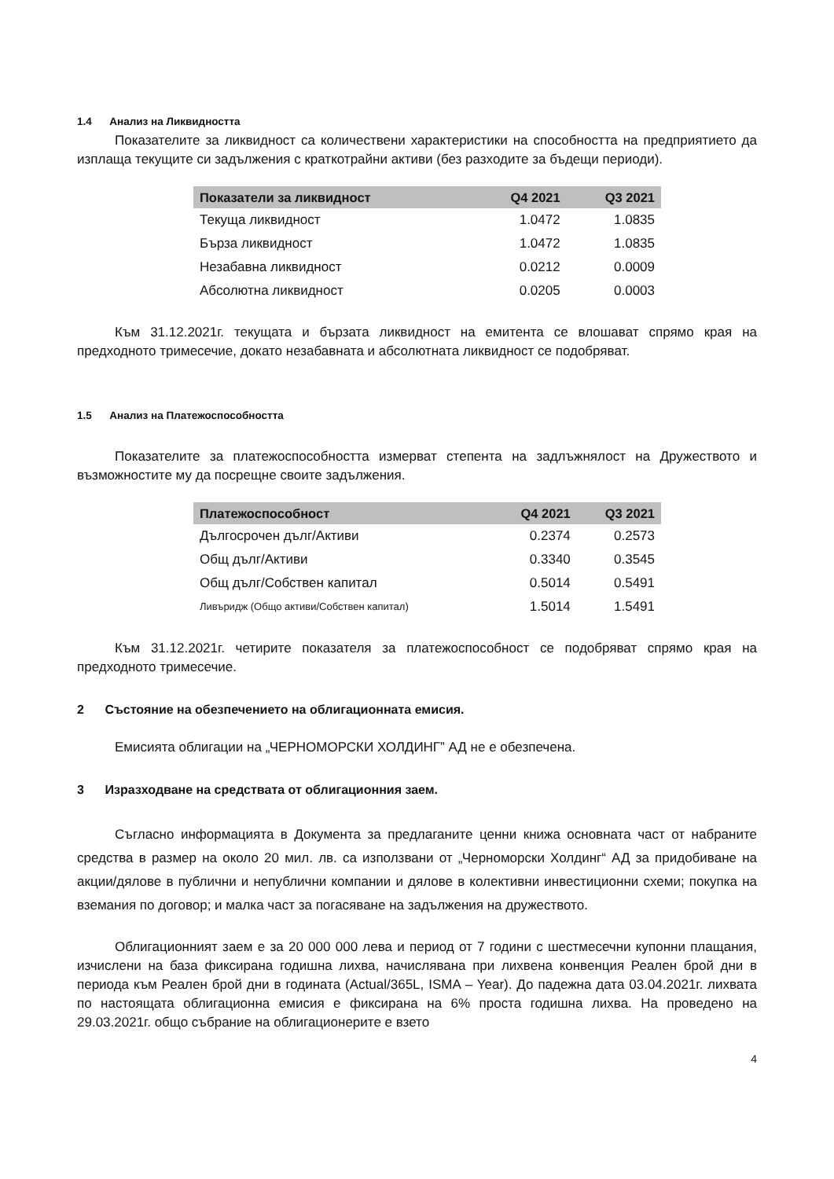1.4 Анализ на Ликвидността
Показателите за ликвидност са количествени характеристики на способността на предприятието да изплаща текущите си задължения с краткотрайни активи (без разходите за бъдещи периоди).
| Показатели за ликвидност | Q4 2021 | Q3 2021 |
| --- | --- | --- |
| Текуща ликвидност | 1.0472 | 1.0835 |
| Бърза ликвидност | 1.0472 | 1.0835 |
| Незабавна ликвидност | 0.0212 | 0.0009 |
| Абсолютна ликвидност | 0.0205 | 0.0003 |
Към 31.12.2021г. текущата и бързата ликвидност на емитента се влошават спрямо края на предходното тримесечие, докато незабавната и абсолютната ликвидност се подобряват.
1.5 Анализ на Платежоспособността
Показателите за платежоспособността измерват степента на задлъжнялост на Дружеството и възможностите му да посрещне своите задължения.
| Платежоспособност | Q4 2021 | Q3 2021 |
| --- | --- | --- |
| Дългосрочен дълг/Активи | 0.2374 | 0.2573 |
| Общ дълг/Активи | 0.3340 | 0.3545 |
| Общ дълг/Собствен капитал | 0.5014 | 0.5491 |
| Ливъридж (Общо активи/Собствен капитал) | 1.5014 | 1.5491 |
Към 31.12.2021г. четирите показателя за платежоспособност се подобряват спрямо края на предходното тримесечие.
2 Състояние на обезпечението на облигационната емисия.
Емисията облигации на „ЧЕРНОМОРСКИ ХОЛДИНГ” АД не е обезпечена.
3 Изразходване на средствата от облигационния заем.
Съгласно информацията в Документа за предлаганите ценни книжа основната част от набраните средства в размер на около 20 мил. лв. са използвани от „Черноморски Холдинг“ АД за придобиване на акции/дялове в публични и непублични компании и дялове в колективни инвестиционни схеми; покупка на вземания по договор; и малка част за погасяване на задължения на дружеството.
Облигационният заем е за 20 000 000 лева и период от 7 години с шестмесечни купонни плащания, изчислени на база фиксирана годишна лихва, начислявана при лихвена конвенция Реален брой дни в периода към Реален брой дни в годината (Actual/365L, ISMA – Year). До падежна дата 03.04.2021г. лихвата по настоящата облигационна емисия е фиксирана на 6% проста годишна лихва. На проведено на 29.03.2021г. общо събрание на облигационерите е взето
4